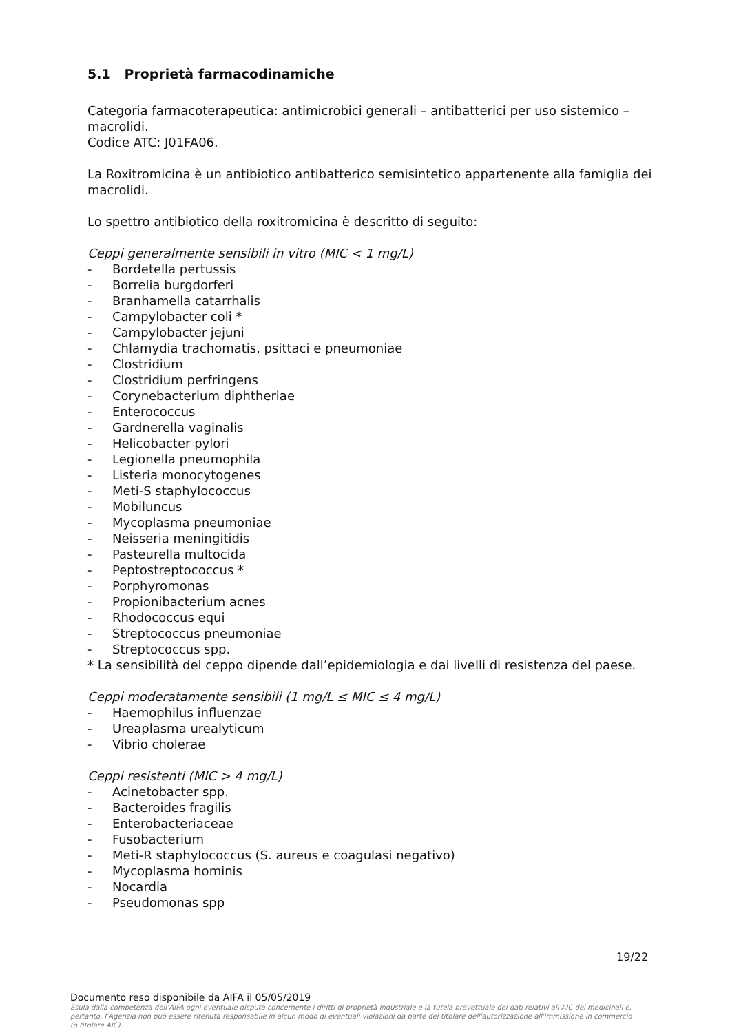5.1 Proprietà farmacodinamiche
Categoria farmacoterapeutica: antimicrobici generali – antibatterici per uso sistemico – macrolidi.
Codice ATC: J01FA06.
La Roxitromicina è un antibiotico antibatterico semisintetico appartenente alla famiglia dei macrolidi.
Lo spettro antibiotico della roxitromicina è descritto di seguito:
Ceppi generalmente sensibili in vitro (MIC < 1 mg/L)
- Bordetella pertussis
- Borrelia burgdorferi
- Branhamella catarrhalis
- Campylobacter coli *
- Campylobacter jejuni
- Chlamydia trachomatis, psittaci e pneumoniae
- Clostridium
- Clostridium perfringens
- Corynebacterium diphtheriae
- Enterococcus
- Gardnerella vaginalis
- Helicobacter pylori
- Legionella pneumophila
- Listeria monocytogenes
- Meti-S staphylococcus
- Mobiluncus
- Mycoplasma pneumoniae
- Neisseria meningitidis
- Pasteurella multocida
- Peptostreptococcus *
- Porphyromonas
- Propionibacterium acnes
- Rhodococcus equi
- Streptococcus pneumoniae
- Streptococcus spp.
* La sensibilità del ceppo dipende dall’epidemiologia e dai livelli di resistenza del paese.
Ceppi moderatamente sensibili (1 mg/L ≤ MIC ≤ 4 mg/L)
- Haemophilus influenzae
- Ureaplasma urealyticum
- Vibrio cholerae
Ceppi resistenti (MIC > 4 mg/L)
- Acinetobacter spp.
- Bacteroides fragilis
- Enterobacteriaceae
- Fusobacterium
- Meti-R staphylococcus (S. aureus e coagulasi negativo)
- Mycoplasma hominis
- Nocardia
- Pseudomonas spp
19/22
Documento reso disponibile da AIFA il 05/05/2019
Esula dalla competenza dell’AIFA ogni eventuale disputa concernente i diritti di proprietà industriale e la tutela brevettuale dei dati relativi all’AIC dei medicinali e, pertanto, l’Agenzia non può essere ritenuta responsabile in alcun modo di eventuali violazioni da parte del titolare dell'autorizzazione all'immissione in commercio (o titolare AIC).